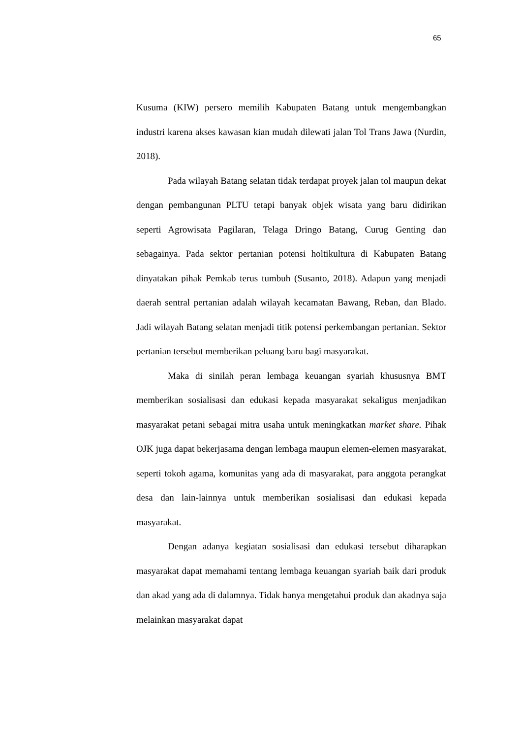65
Kusuma (KIW) persero memilih Kabupaten Batang untuk mengembangkan industri karena akses kawasan kian mudah dilewati jalan Tol Trans Jawa (Nurdin, 2018).
Pada wilayah Batang selatan tidak terdapat proyek jalan tol maupun dekat dengan pembangunan PLTU tetapi banyak objek wisata yang baru didirikan seperti Agrowisata Pagilaran, Telaga Dringo Batang, Curug Genting dan sebagainya. Pada sektor pertanian potensi holtikultura di Kabupaten Batang dinyatakan pihak Pemkab terus tumbuh (Susanto, 2018). Adapun yang menjadi daerah sentral pertanian adalah wilayah kecamatan Bawang, Reban, dan Blado. Jadi wilayah Batang selatan menjadi titik potensi perkembangan pertanian. Sektor pertanian tersebut memberikan peluang baru bagi masyarakat.
Maka di sinilah peran lembaga keuangan syariah khususnya BMT memberikan sosialisasi dan edukasi kepada masyarakat sekaligus menjadikan masyarakat petani sebagai mitra usaha untuk meningkatkan market share. Pihak OJK juga dapat bekerjasama dengan lembaga maupun elemen-elemen masyarakat, seperti tokoh agama, komunitas yang ada di masyarakat, para anggota perangkat desa dan lain-lainnya untuk memberikan sosialisasi dan edukasi kepada masyarakat.
Dengan adanya kegiatan sosialisasi dan edukasi tersebut diharapkan masyarakat dapat memahami tentang lembaga keuangan syariah baik dari produk dan akad yang ada di dalamnya. Tidak hanya mengetahui produk dan akadnya saja melainkan masyarakat dapat